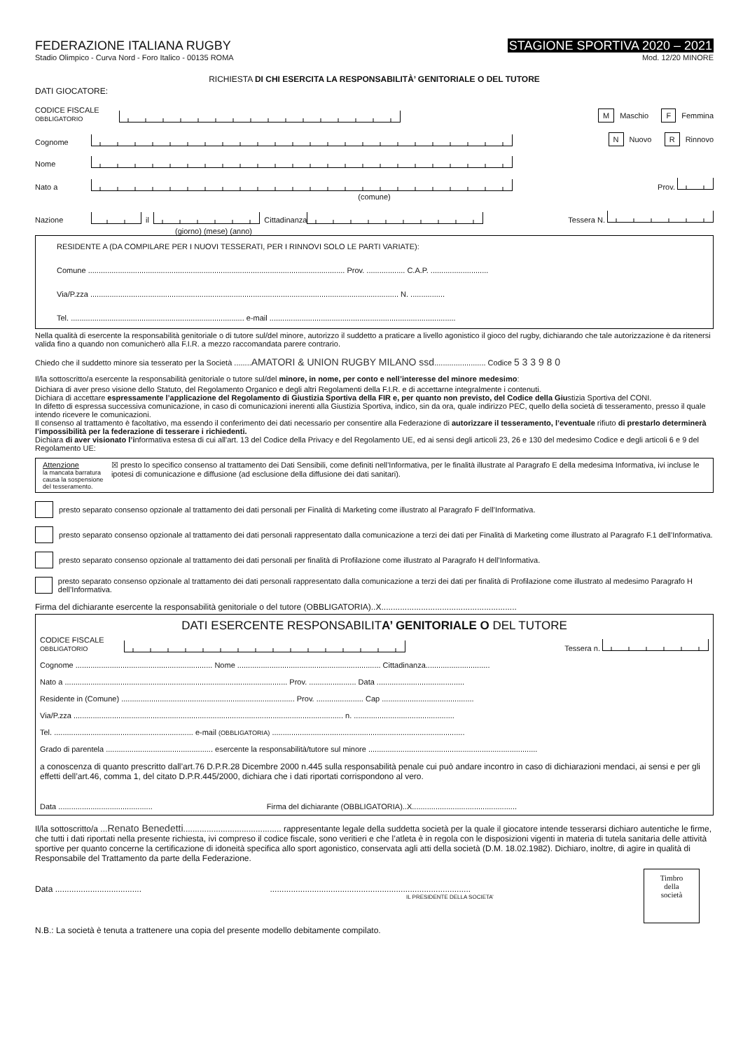FEDERAZIONE ITALIANA RUGBY
Stadio Olimpico - Curva Nord - Foro Italico - 00135 ROMA
STAGIONE SPORTIVA 2020 – 2021
Mod. 12/20 MINORE
RICHIESTA DI CHI ESERCITA LA RESPONSABILITÀ’ GENITORIALE O DEL TUTORE
DATI GIOCATORE:
CODICE FISCALE
OBBLIGATORIO M Maschio F Femmina
Cognome N Nuovo R Rinnovo
Nome
Nato a Prov.
(comune)
Nazione il Cittadinanza Tessera N.
(giorno) (mese) (anno)
RESIDENTE A (DA COMPILARE PER I NUOVI TESSERATI, PER I RINNOVI SOLO LE PARTI VARIATE):
Comune ........................................................................................................................ Prov. .................. C.A.P. ...........................
Via/P.zza ................................................................................................................................................ N. ................
Tel. ................................................................................. e-mail .......................................................................................
Nella qualità di esercente la responsabilità genitoriale o di tutore sul/del minore, autorizzo il suddetto a praticare a livello agonistico il gioco del rugby, dichiarando che tale autorizzazione è da ritenersi valida fino a quando non comunicherò alla F.I.R. a mezzo raccomandata parere contrario.
Chiedo che il suddetto minore sia tesserato per la Società ........AMATORI & UNION RUGBY MILANO ssd........................ Codice 5 3 3 9 8 0
Il/la sottoscritto/a esercente la responsabilità genitoriale o tutore sul/del minore, in nome, per conto e nell’interesse del minore medesimo:
Dichiara di aver preso visione dello Statuto, del Regolamento Organico e degli altri Regolamenti della F.I.R. e di accettarne integralmente i contenuti.
Dichiara di accettare espressamente l’applicazione del Regolamento di Giustizia Sportiva della FIR e, per quanto non previsto, del Codice della Giustizia Sportiva del CONI.
In difetto di espressa successiva comunicazione, in caso di comunicazioni inerenti alla Giustizia Sportiva, indico, sin da ora, quale indirizzo PEC, quello della società di tesseramento, presso il quale intendo ricevere le comunicazioni.
Il consenso al trattamento è facoltativo, ma essendo il conferimento dei dati necessario per consentire alla Federazione di autorizzare il tesseramento, l’eventuale rifiuto di prestarlo determinerà l’impossibilità per la federazione di tesserare i richiedenti.
Dichiara di aver visionato l’informativa estesa di cui all'art. 13 del Codice della Privacy e del Regolamento UE, ed ai sensi degli articoli 23, 26 e 130 del medesimo Codice e degli articoli 6 e 9 del Regolamento UE:
Attenzione
la mancata barratura causa la sospensione del tesseramento.
☒ presto lo specifico consenso al trattamento dei Dati Sensibili, come definiti nell’Informativa, per le finalità illustrate al Paragrafo E della medesima Informativa, ivi incluse le ipotesi di comunicazione e diffusione (ad esclusione della diffusione dei dati sanitari).
presto separato consenso opzionale al trattamento dei dati personali per Finalità di Marketing come illustrato al Paragrafo F dell’Informativa.
presto separato consenso opzionale al trattamento dei dati personali rappresentato dalla comunicazione a terzi dei dati per Finalità di Marketing come illustrato al Paragrafo F.1 dell’Informativa.
presto separato consenso opzionale al trattamento dei dati personali per finalità di Profilazione come illustrato al Paragrafo H dell’Informativa.
presto separato consenso opzionale al trattamento dei dati personali rappresentato dalla comunicazione a terzi dei dati per finalità di Profilazione come illustrato al medesimo Paragrafo H dell’Informativa.
Firma del dichiarante esercente la responsabilità genitoriale o del tutore (OBBLIGATORIA)..X..........................................................
DATI ESERCENTE RESPONSABILITA’ GENITORIALE O DEL TUTORE
CODICE FISCALE
OBBLIGATORIO Tessera n.
Cognome ................................................................ Nome ................................................................... Cittadinanza..............................
Nato a ........................................................................................................ Prov. ...................... Data .........................................
Residente in (Comune) ................................................................................. Prov. ...................... Cap ...........................................
Via/P.zza .............................................................................................................................. n. ...............................................
Tel. ................................................................. e-mail (OBBLIGATORIA) ..........................................................................................
Grado di parentela .................................................. esercente la responsabilità/tutore sul minore ...............................................................................
a conoscenza di quanto prescritto dall’art.76 D.P.R.28 Dicembre 2000 n.445 sulla responsabilità penale cui può andare incontro in caso di dichiarazioni mendaci, ai sensi e per gli effetti dell’art.46, comma 1, del citato D.P.R.445/2000, dichiara che i dati riportati corrispondono al vero.
Data ............................................ Firma del dichiarante (OBBLIGATORIA)..X.................................................
Il/la sottoscritto/a ...Renato Benedetti.......................................... rappresentante legale della suddetta società per la quale il giocatore intende tesserarsi dichiaro autentiche le firme, che tutti i dati riportati nella presente richiesta, ivi compreso il codice fiscale, sono veritieri e che l’atleta è in regola con le disposizioni vigenti in materia di tutela sanitaria delle attività sportive per quanto concerne la certificazione di idoneità specifica allo sport agonistico, conservata agli atti della società (D.M. 18.02.1982). Dichiaro, inoltre, di agire in qualità di Responsabile del Trattamento da parte della Federazione.
Data ..................................... ......................................................................................
IL PRESIDENTE DELLA SOCIETA’
Timbro
della
società
N.B.: La società è tenuta a trattenere una copia del presente modello debitamente compilato.